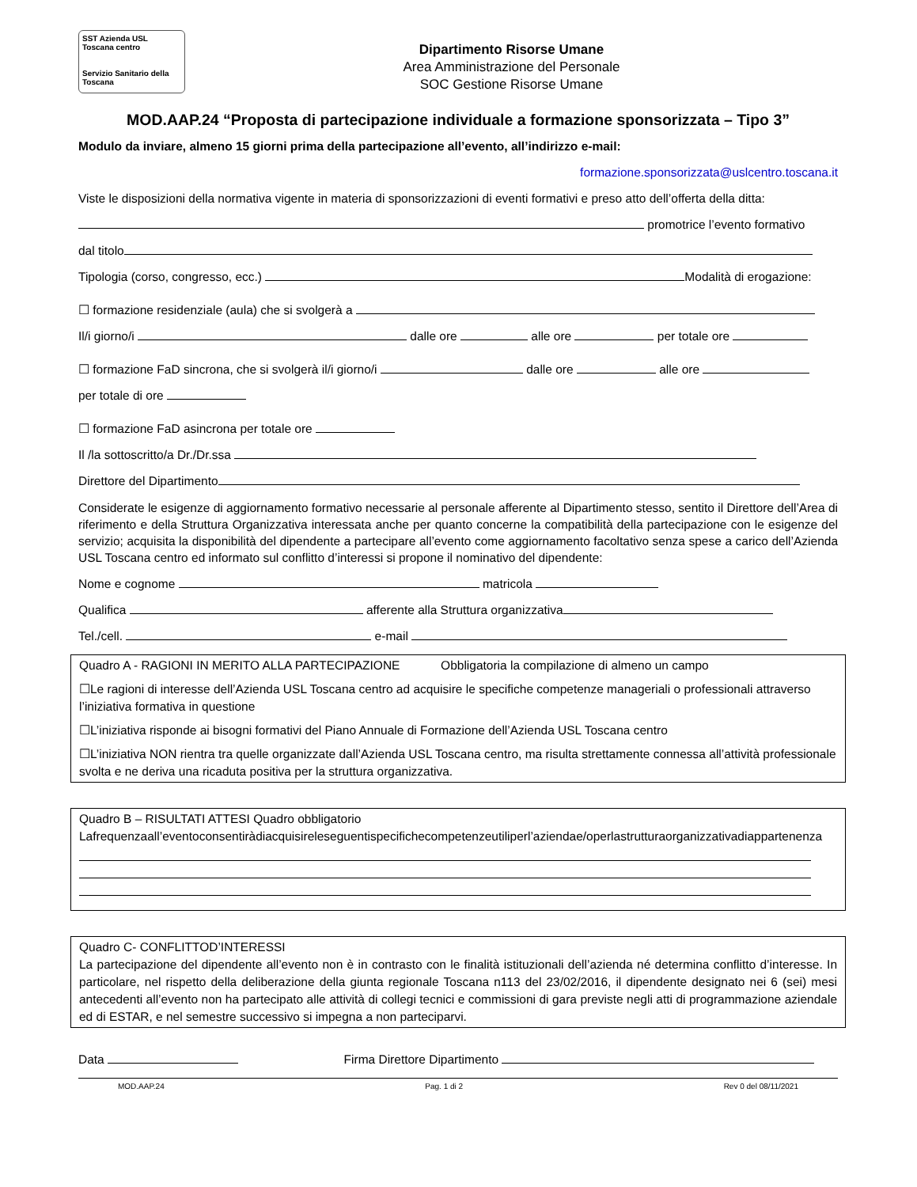SST Azienda USL Toscana centro
Servizio Sanitario della Toscana
Dipartimento Risorse Umane
Area Amministrazione del Personale
SOC Gestione Risorse Umane
MOD.AAP.24 “Proposta di partecipazione individuale a formazione sponsorizzata – Tipo 3”
Modulo da inviare, almeno 15 giorni prima della partecipazione all’evento, all’indirizzo e-mail:
formazione.sponsorizzata@uslcentro.toscana.it
Viste le disposizioni della normativa vigente in materia di sponsorizzazioni di eventi formativi e preso atto dell’offerta della ditta:
promotrice l’evento formativo
dal titolo
Tipologia (corso, congresso, ecc.) Modalità di erogazione:
☐ formazione residenziale (aula) che si svolgerà a
Il/i giorno/i dalle ore alle ore per totale ore
☐ formazione FaD sincrona, che si svolgerà il/i giorno/i dalle ore alle ore
per totale di ore
☐ formazione FaD asincrona per totale ore
Il /la sottoscritto/a Dr./Dr.ssa
Direttore del Dipartimento
Considerate le esigenze di aggiornamento formativo necessarie al personale afferente al Dipartimento stesso, sentito il Direttore dell’Area di riferimento e della Struttura Organizzativa interessata anche per quanto concerne la compatibilità della partecipazione con le esigenze del servizio; acquisita la disponibilità del dipendente a partecipare all’evento come aggiornamento facoltativo senza spese a carico dell’Azienda USL Toscana centro ed informato sul conflitto d’interessi si propone il nominativo del dipendente:
Nome e cognome matricola
Qualifica afferente alla Struttura organizzativa
Tel./cell. e-mail
Quadro A - RAGIONI IN MERITO ALLA PARTECIPAZIONE Obbligatoria la compilazione di almeno un campo
☐Le ragioni di interesse dell’Azienda USL Toscana centro ad acquisire le specifiche competenze manageriali o professionali attraverso l’iniziativa formativa in questione
☐L’iniziativa risponde ai bisogni formativi del Piano Annuale di Formazione dell’Azienda USL Toscana centro
☐L’iniziativa NON rientra tra quelle organizzate dall’Azienda USL Toscana centro, ma risulta strettamente connessa all’attività professionale svolta e ne deriva una ricaduta positiva per la struttura organizzativa.
Quadro B – RISULTATI ATTESI Quadro obbligatorio
Lafrequenzaall’eventoconsentiràdiacquisireleseguentispecifichecompetenzeutiliperl’aziendae/operlastrutturaorganizzativadiappartenenza
Quadro C- CONFLITTOD’INTERESSI
La partecipazione del dipendente all’evento non è in contrasto con le finalità istituzionali dell’azienda né determina conflitto d’interesse. In particolare, nel rispetto della deliberazione della giunta regionale Toscana n113 del 23/02/2016, il dipendente designato nei 6 (sei) mesi antecedenti all’evento non ha partecipato alle attività di collegi tecnici e commissioni di gara previste negli atti di programmazione aziendale ed di ESTAR, e nel semestre successivo si impegna a non parteciparvi.
Data Firma Direttore Dipartimento
MOD.AAP.24 Pag. 1 di 2 Rev 0 del 08/11/2021